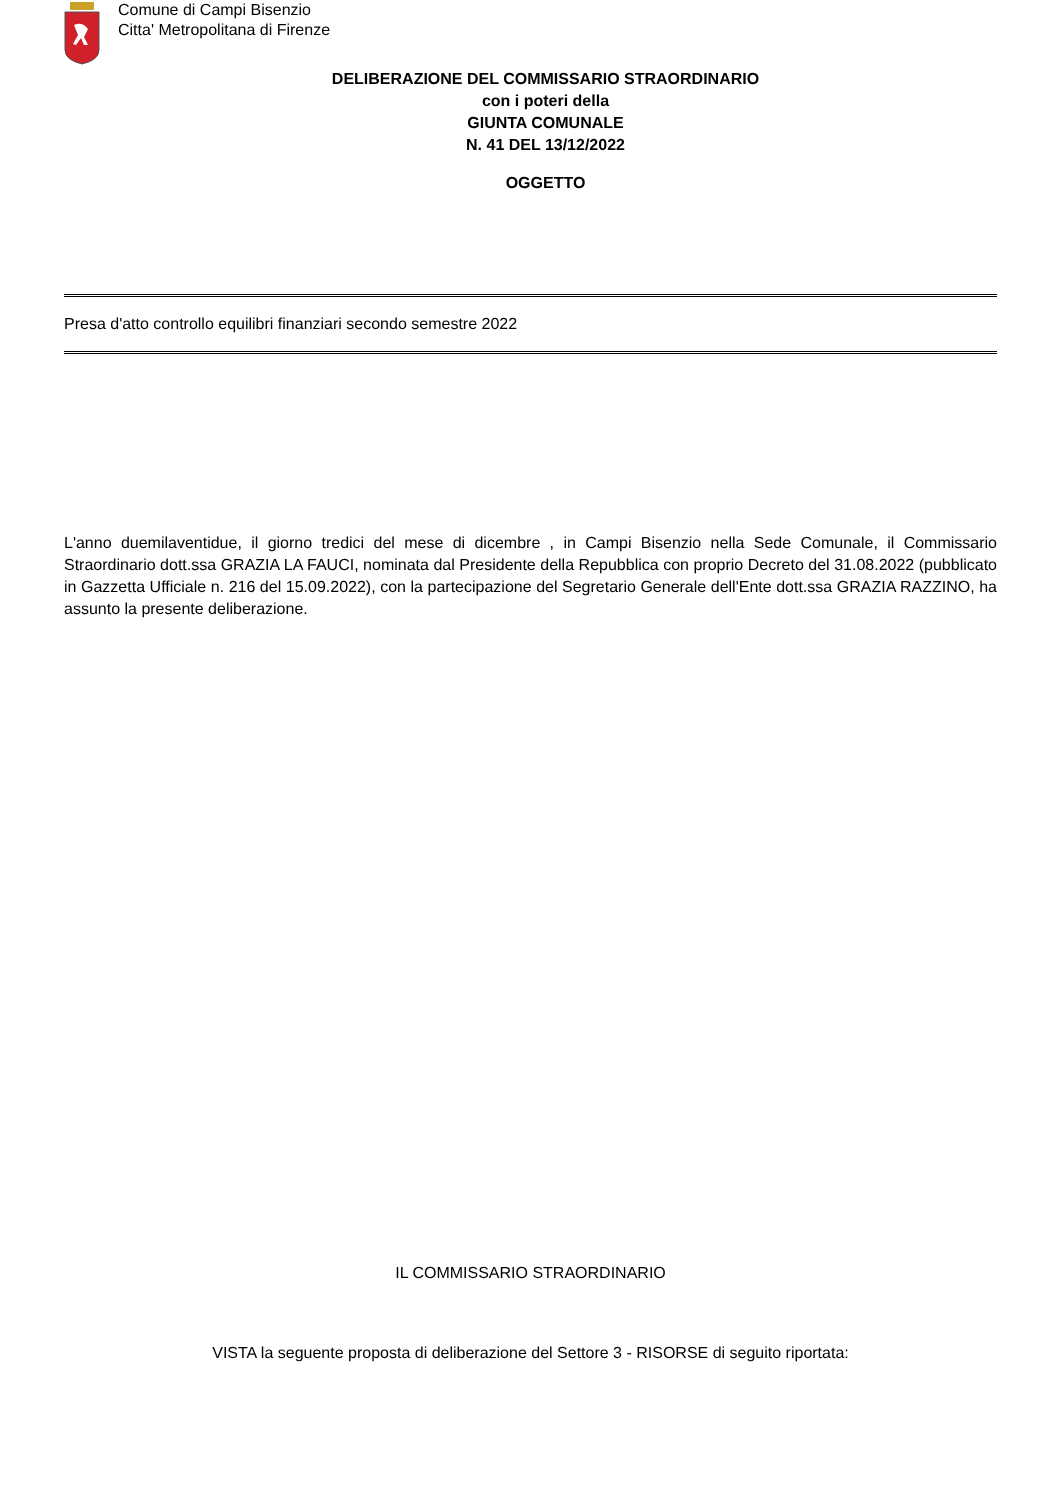Comune di Campi Bisenzio
Citta' Metropolitana di Firenze
DELIBERAZIONE DEL COMMISSARIO STRAORDINARIO
con i poteri della
GIUNTA COMUNALE
N. 41 DEL 13/12/2022
OGGETTO
Presa d'atto controllo equilibri finanziari secondo semestre 2022
L'anno duemilaventidue, il giorno tredici del mese di dicembre , in Campi Bisenzio nella Sede Comunale, il Commissario Straordinario dott.ssa GRAZIA LA FAUCI, nominata dal Presidente della Repubblica con proprio Decreto del 31.08.2022 (pubblicato in Gazzetta Ufficiale n. 216 del 15.09.2022), con la partecipazione del Segretario Generale dell'Ente dott.ssa GRAZIA RAZZINO, ha assunto la presente deliberazione.
IL COMMISSARIO STRAORDINARIO
VISTA la seguente proposta di deliberazione del Settore 3 - RISORSE di seguito riportata: